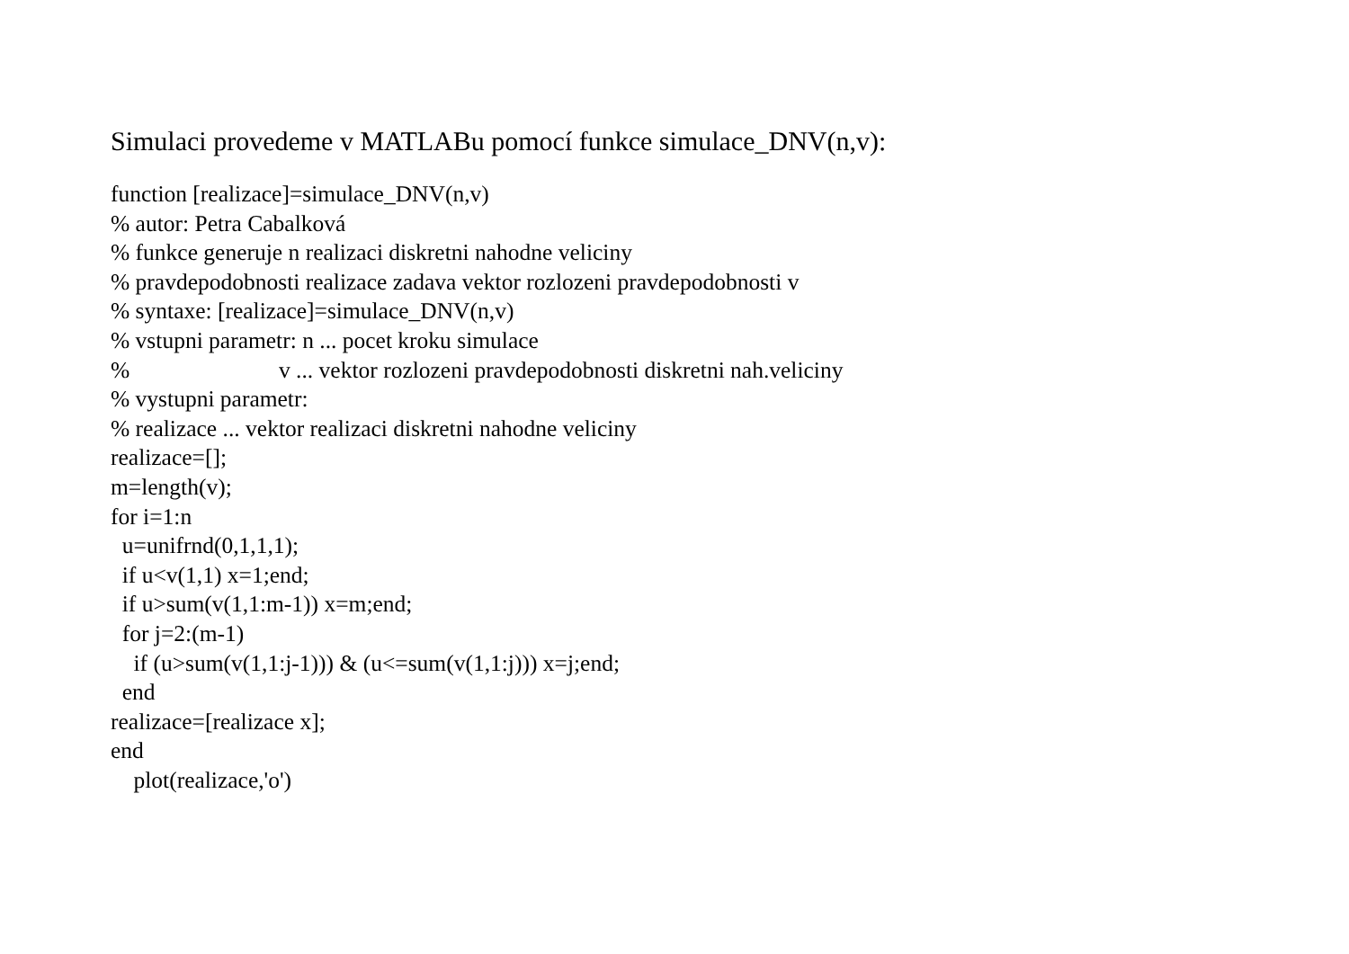Simulaci provedeme v MATLABu pomocí funkce simulace_DNV(n,v):
function [realizace]=simulace_DNV(n,v)
% autor: Petra Cabalková
% funkce generuje n realizaci diskretni nahodne veliciny
% pravdepodobnosti realizace zadava vektor rozlozeni pravdepodobnosti v
% syntaxe: [realizace]=simulace_DNV(n,v)
% vstupni parametr: n ... pocet kroku simulace
%                          v ... vektor rozlozeni pravdepodobnosti diskretni nah.veliciny
% vystupni parametr:
% realizace ... vektor realizaci diskretni nahodne veliciny
realizace=[];
m=length(v);
for i=1:n
  u=unifrnd(0,1,1,1);
  if u<v(1,1) x=1;end;
  if u>sum(v(1,1:m-1)) x=m;end;
  for j=2:(m-1)
    if (u>sum(v(1,1:j-1))) & (u<=sum(v(1,1:j))) x=j;end;
  end
realizace=[realizace x];
end
    plot(realizace,'o')